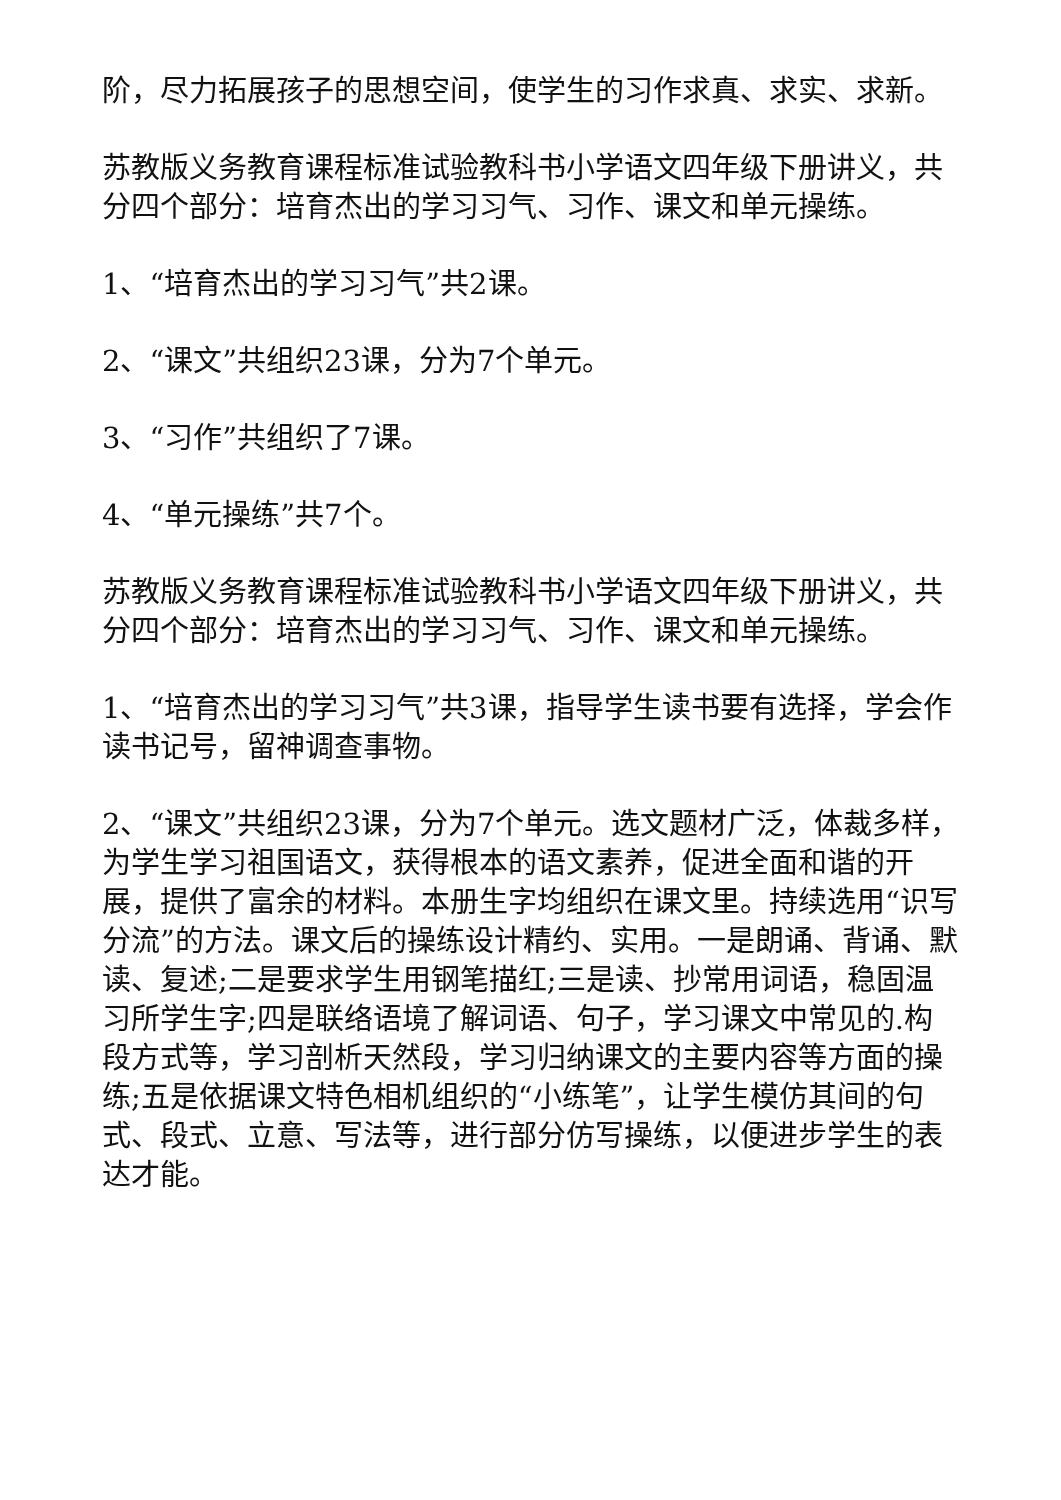阶，尽力拓展孩子的思想空间，使学生的习作求真、求实、求新。
苏教版义务教育课程标准试验教科书小学语文四年级下册讲义，共分四个部分：培育杰出的学习习气、习作、课文和单元操练。
1、“培育杰出的学习习气”共2课。
2、“课文”共组织23课，分为7个单元。
3、“习作”共组织了7课。
4、“单元操练”共7个。
苏教版义务教育课程标准试验教科书小学语文四年级下册讲义，共分四个部分：培育杰出的学习习气、习作、课文和单元操练。
1、“培育杰出的学习习气”共3课，指导学生读书要有选择，学会作读书记号，留神调查事物。
2、“课文”共组织23课，分为7个单元。选文题材广泛，体裁多样，为学生学习祖国语文，获得根本的语文素养，促进全面和谐的开展，提供了富余的材料。本册生字均组织在课文里。持续选用“识写分流”的方法。课文后的操练设计精约、实用。一是朗诵、背诵、默读、复述;二是要求学生用钢笔描红;三是读、抄常用词语，稳固温习所学生字;四是联络语境了解词语、句子，学习课文中常见的.构段方式等，学习剖析天然段，学习归纳课文的主要内容等方面的操练;五是依据课文特色相机组织的“小练笔”，让学生模仿其间的句式、段式、立意、写法等，进行部分仿写操练，以便进步学生的表达才能。